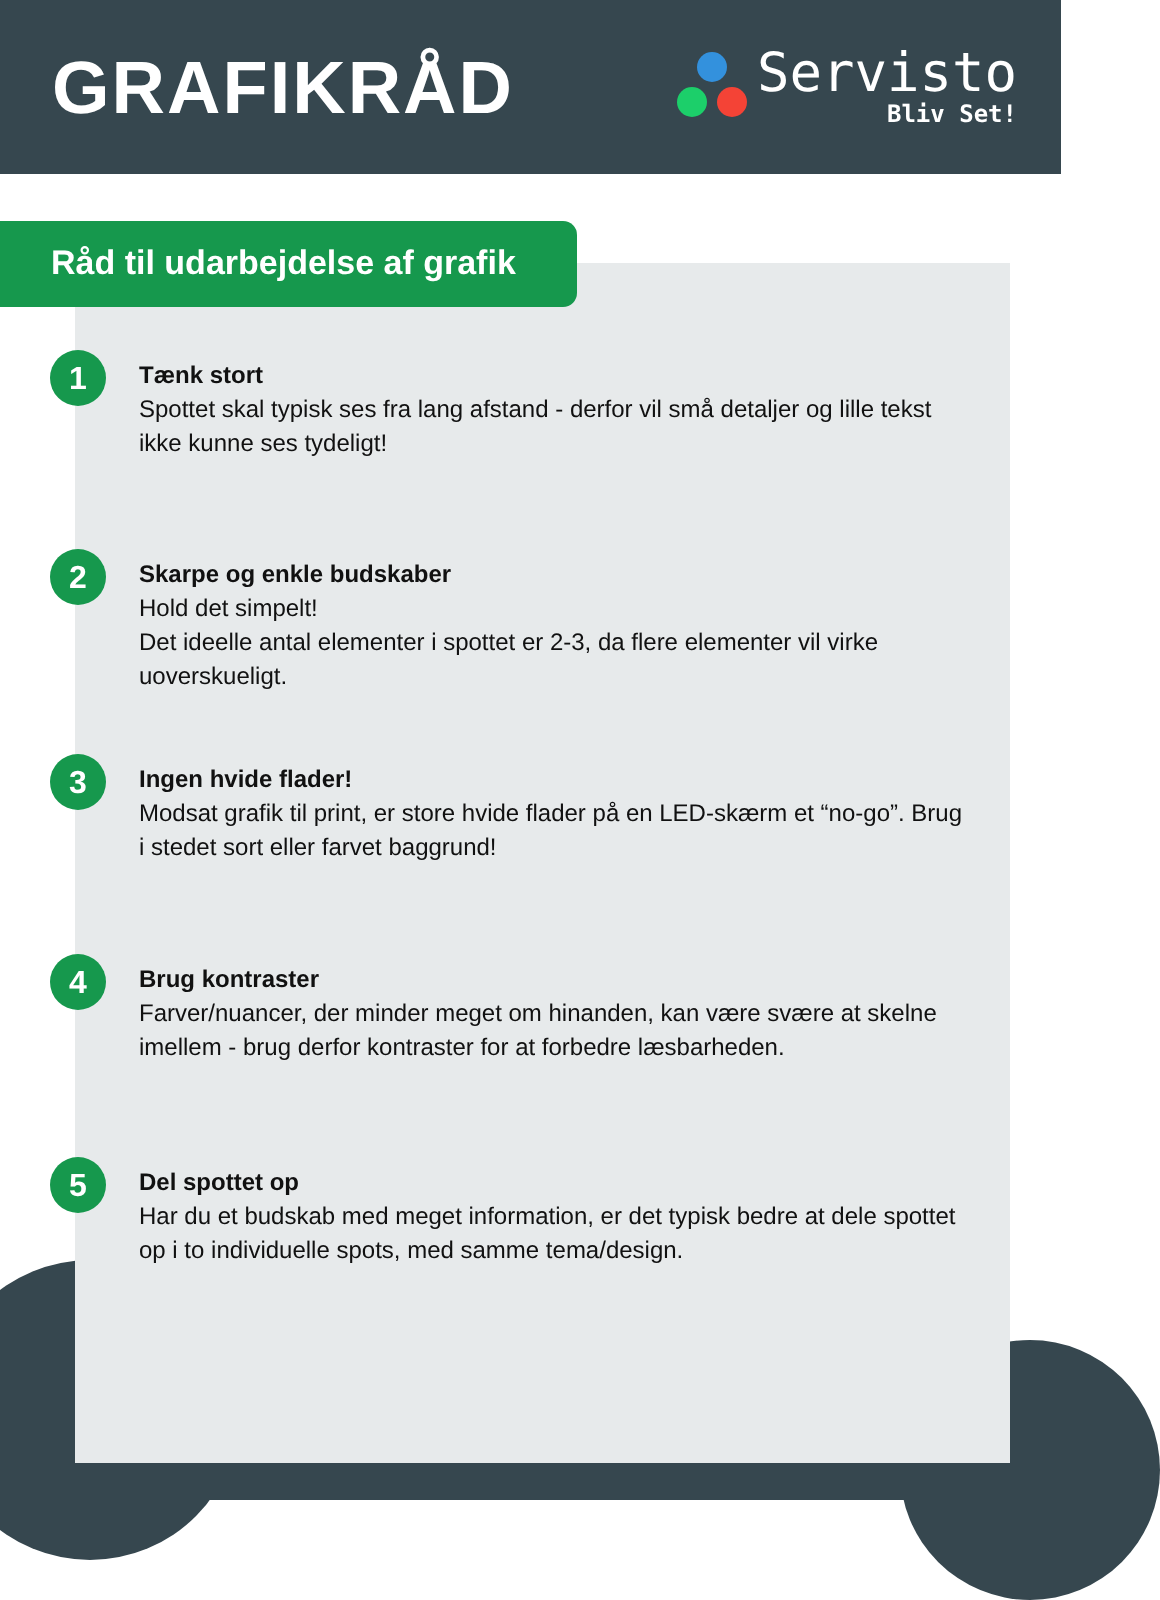GRAFIKRÅD
Servisto
Bliv Set!
Råd til udarbejdelse af grafik
1
Tænk stort
Spottet skal typisk ses fra lang afstand - derfor vil små detaljer og lille tekst ikke kunne ses tydeligt!
2
Skarpe og enkle budskaber
Hold det simpelt!
Det ideelle antal elementer i spottet er 2-3, da flere elementer vil virke uoverskueligt.
3
Ingen hvide flader!
Modsat grafik til print, er store hvide flader på en LED-skærm et “no-go”. Brug i stedet sort eller farvet baggrund!
4
Brug kontraster
Farver/nuancer, der minder meget om hinanden, kan være svære at skelne imellem - brug derfor kontraster for at forbedre læsbarheden.
5
Del spottet op
Har du et budskab med meget information, er det typisk bedre at dele spottet op i to individuelle spots, med samme tema/design.